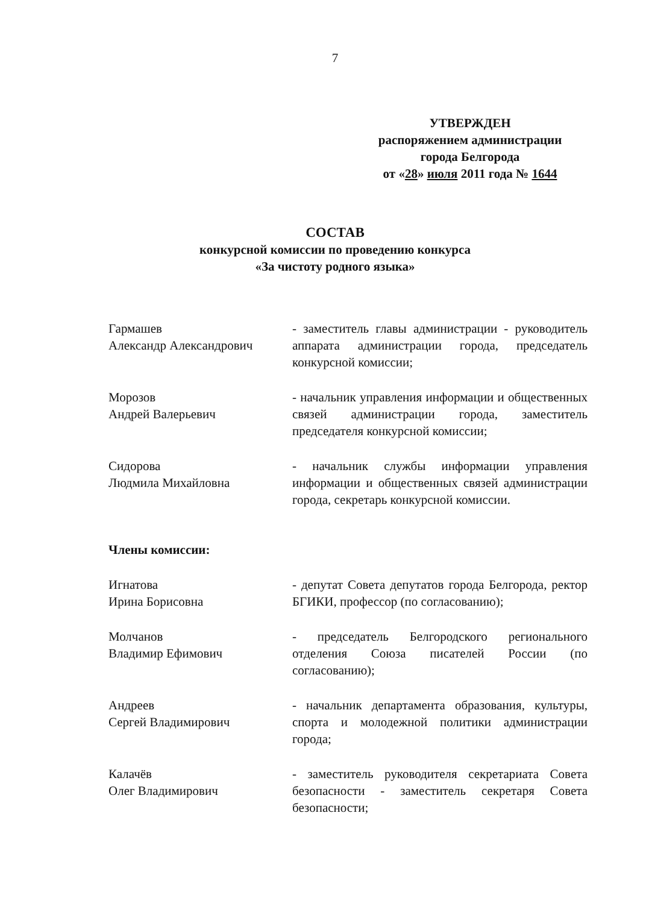7
УТВЕРЖДЕН
распоряжением администрации
города Белгорода
от «28» июля 2011 года № 1644
СОСТАВ
конкурсной комиссии по проведению конкурса
«За чистоту родного языка»
Гармашев
Александр Александрович
- заместитель главы администрации - руководитель аппарата администрации города, председатель конкурсной комиссии;
Морозов
Андрей Валерьевич
- начальник управления информации и общественных связей администрации города, заместитель председателя конкурсной комиссии;
Сидорова
Людмила Михайловна
- начальник службы информации управления информации и общественных связей администрации города, секретарь конкурсной комиссии.
Члены комиссии:
Игнатова
Ирина Борисовна
- депутат Совета депутатов города Белгорода, ректор БГИКИ, профессор (по согласованию);
Молчанов
Владимир Ефимович
- председатель Белгородского регионального отделения Союза писателей России (по согласованию);
Андреев
Сергей Владимирович
- начальник департамента образования, культуры, спорта и молодежной политики администрации города;
Калачёв
Олег Владимирович
- заместитель руководителя секретариата Совета безопасности - заместитель секретаря Совета безопасности;